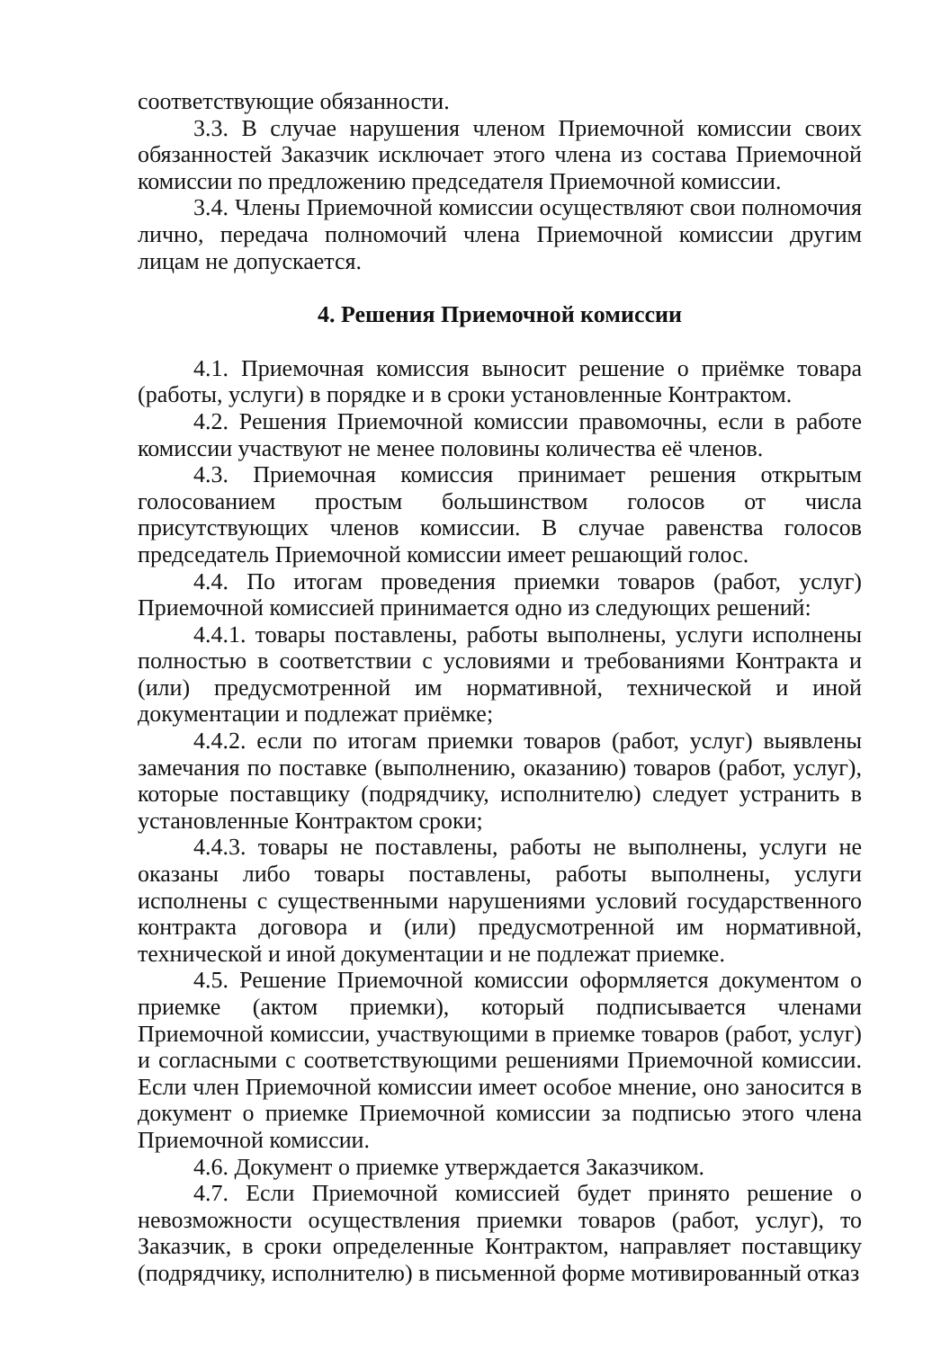соответствующие обязанности.
3.3. В случае нарушения членом Приемочной комиссии своих обязанностей Заказчик исключает этого члена из состава Приемочной комиссии по предложению председателя Приемочной комиссии.
3.4. Члены Приемочной комиссии осуществляют свои полномочия лично, передача полномочий члена Приемочной комиссии другим лицам не допускается.
4. Решения Приемочной комиссии
4.1. Приемочная комиссия выносит решение о приёмке товара (работы, услуги) в порядке и в сроки установленные Контрактом.
4.2. Решения Приемочной комиссии правомочны, если в работе комиссии участвуют не менее половины количества её членов.
4.3. Приемочная комиссия принимает решения открытым голосованием простым большинством голосов от числа присутствующих членов комиссии. В случае равенства голосов председатель Приемочной комиссии имеет решающий голос.
4.4. По итогам проведения приемки товаров (работ, услуг) Приемочной комиссией принимается одно из следующих решений:
4.4.1. товары поставлены, работы выполнены, услуги исполнены полностью в соответствии с условиями и требованиями Контракта и (или) предусмотренной им нормативной, технической и иной документации и подлежат приёмке;
4.4.2. если по итогам приемки товаров (работ, услуг) выявлены замечания по поставке (выполнению, оказанию) товаров (работ, услуг), которые поставщику (подрядчику, исполнителю) следует устранить в установленные Контрактом сроки;
4.4.3. товары не поставлены, работы не выполнены, услуги не оказаны либо товары поставлены, работы выполнены, услуги исполнены с существенными нарушениями условий государственного контракта договора и (или) предусмотренной им нормативной, технической и иной документации и не подлежат приемке.
4.5. Решение Приемочной комиссии оформляется документом о приемке (актом приемки), который подписывается членами Приемочной комиссии, участвующими в приемке товаров (работ, услуг) и согласными с соответствующими решениями Приемочной комиссии. Если член Приемочной комиссии имеет особое мнение, оно заносится в документ о приемке Приемочной комиссии за подписью этого члена Приемочной комиссии.
4.6. Документ о приемке утверждается Заказчиком.
4.7. Если Приемочной комиссией будет принято решение о невозможности осуществления приемки товаров (работ, услуг), то Заказчик, в сроки определенные Контрактом, направляет поставщику (подрядчику, исполнителю) в письменной форме мотивированный отказ